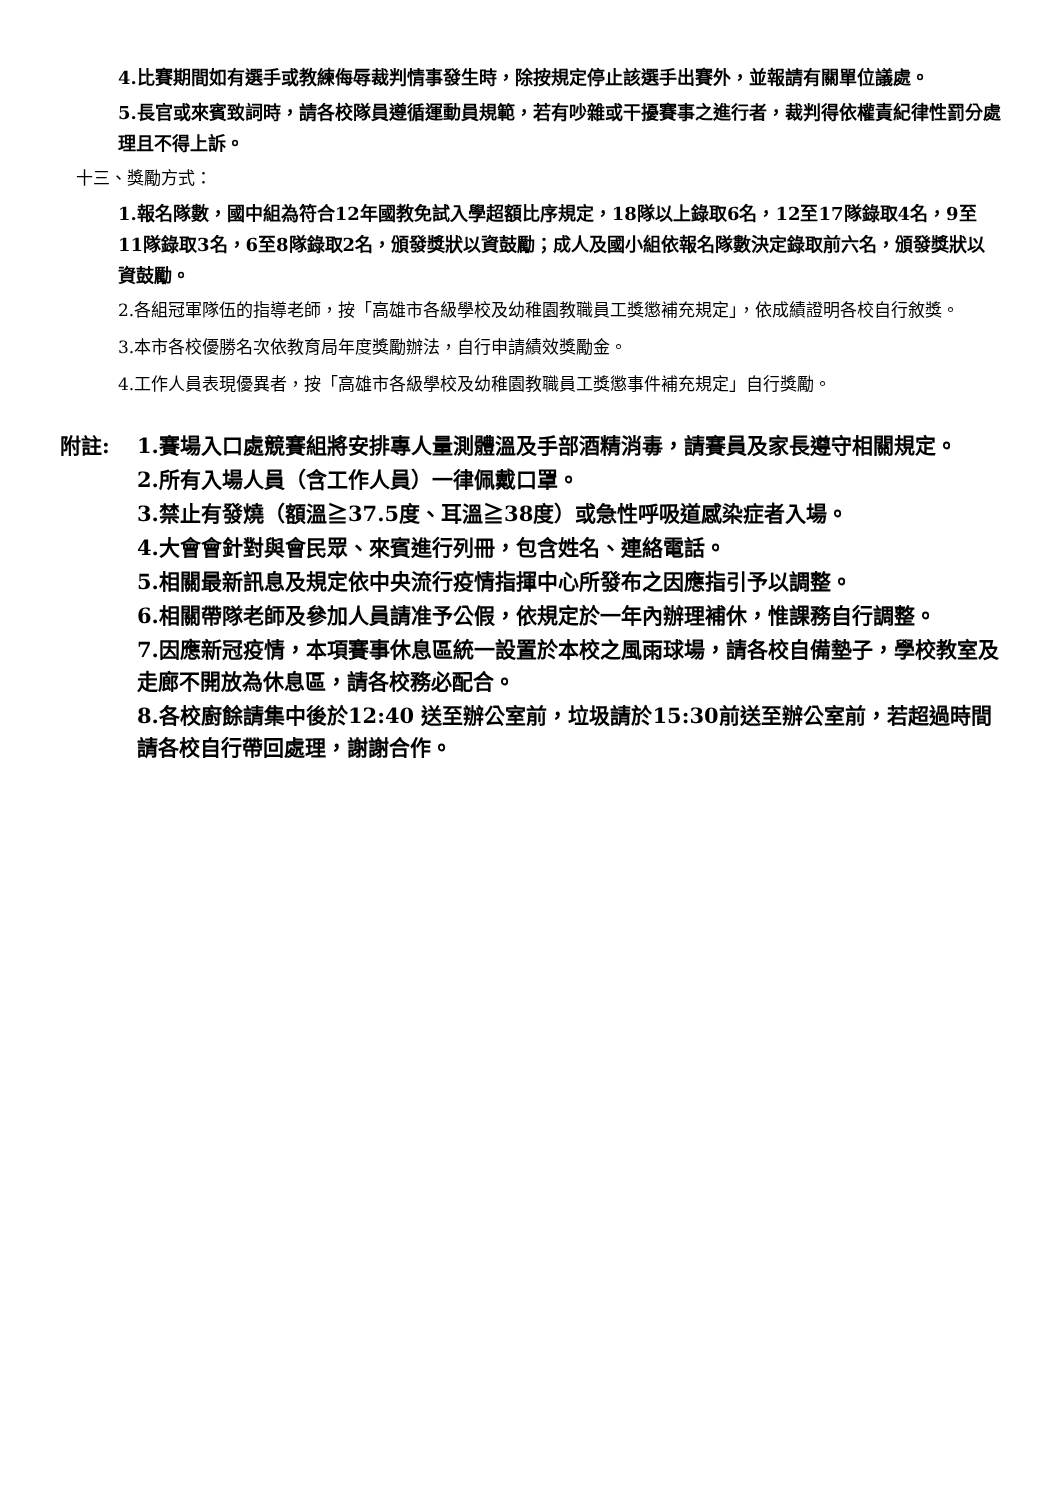4.比賽期間如有選手或教練侮辱裁判情事發生時，除按規定停止該選手出賽外，並報請有關單位議處。
5.長官或來賓致詞時，請各校隊員遵循運動員規範，若有吵雜或干擾賽事之進行者，裁判得依權責紀律性罰分處理且不得上訴。
十三、獎勵方式：
1.報名隊數，國中組為符合12年國教免試入學超額比序規定，18隊以上錄取6名，12至17隊錄取4名，9至11隊錄取3名，6至8隊錄取2名，頒發獎狀以資鼓勵；成人及國小組依報名隊數決定錄取前六名，頒發獎狀以資鼓勵。
2.各組冠軍隊伍的指導老師，按「高雄市各級學校及幼稚園教職員工獎懲補充規定」，依成績證明各校自行敘獎。
3.本市各校優勝名次依教育局年度獎勵辦法，自行申請績效獎勵金。
4.工作人員表現優異者，按「高雄市各級學校及幼稚園教職員工獎懲事件補充規定」自行獎勵。
附註: 1.賽場入口處競賽組將安排專人量測體溫及手部酒精消毒，請賽員及家長遵守相關規定。
2.所有入場人員（含工作人員）一律佩戴口罩。
3.禁止有發燒（額溫≧37.5度、耳溫≧38度）或急性呼吸道感染症者入場。
4.大會會針對與會民眾、來賓進行列冊，包含姓名、連絡電話。
5.相關最新訊息及規定依中央流行疫情指揮中心所發布之因應指引予以調整。
6.相關帶隊老師及參加人員請准予公假，依規定於一年內辦理補休，惟課務自行調整。
7.因應新冠疫情，本項賽事休息區統一設置於本校之風雨球場，請各校自備墊子，學校教室及走廊不開放為休息區，請各校務必配合。
8.各校廚餘請集中後於12:40 送至辦公室前，垃圾請於15:30前送至辦公室前，若超過時間請各校自行帶回處理，謝謝合作。